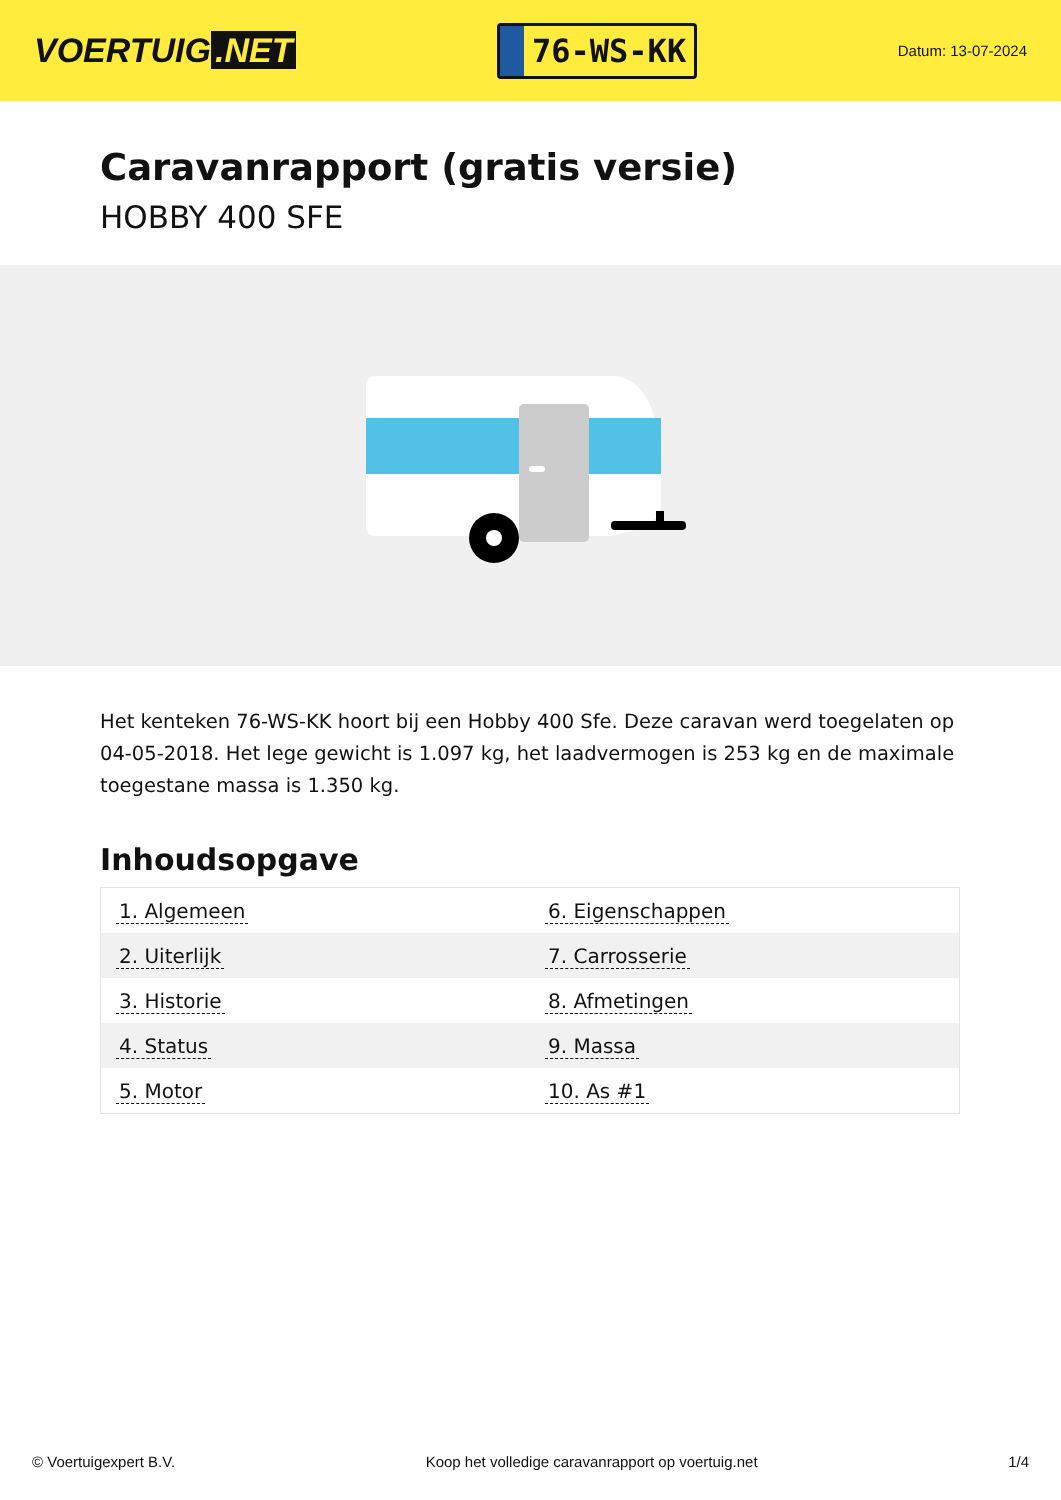VOERTUIG.NET
76-WS-KK
Datum: 13-07-2024
Caravanrapport (gratis versie)
HOBBY 400 SFE
Het kenteken 76-WS-KK hoort bij een Hobby 400 Sfe. Deze caravan werd toegelaten op 04-05-2018. Het lege gewicht is 1.097 kg, het laadvermogen is 253 kg en de maximale toegestane massa is 1.350 kg.
Inhoudsopgave
| 1. Algemeen | 6. Eigenschappen |
| 2. Uiterlijk | 7. Carrosserie |
| 3. Historie | 8. Afmetingen |
| 4. Status | 9. Massa |
| 5. Motor | 10. As #1 |
© Voertuigexpert B.V. Koop het volledige caravanrapport op voertuig.net 1/4